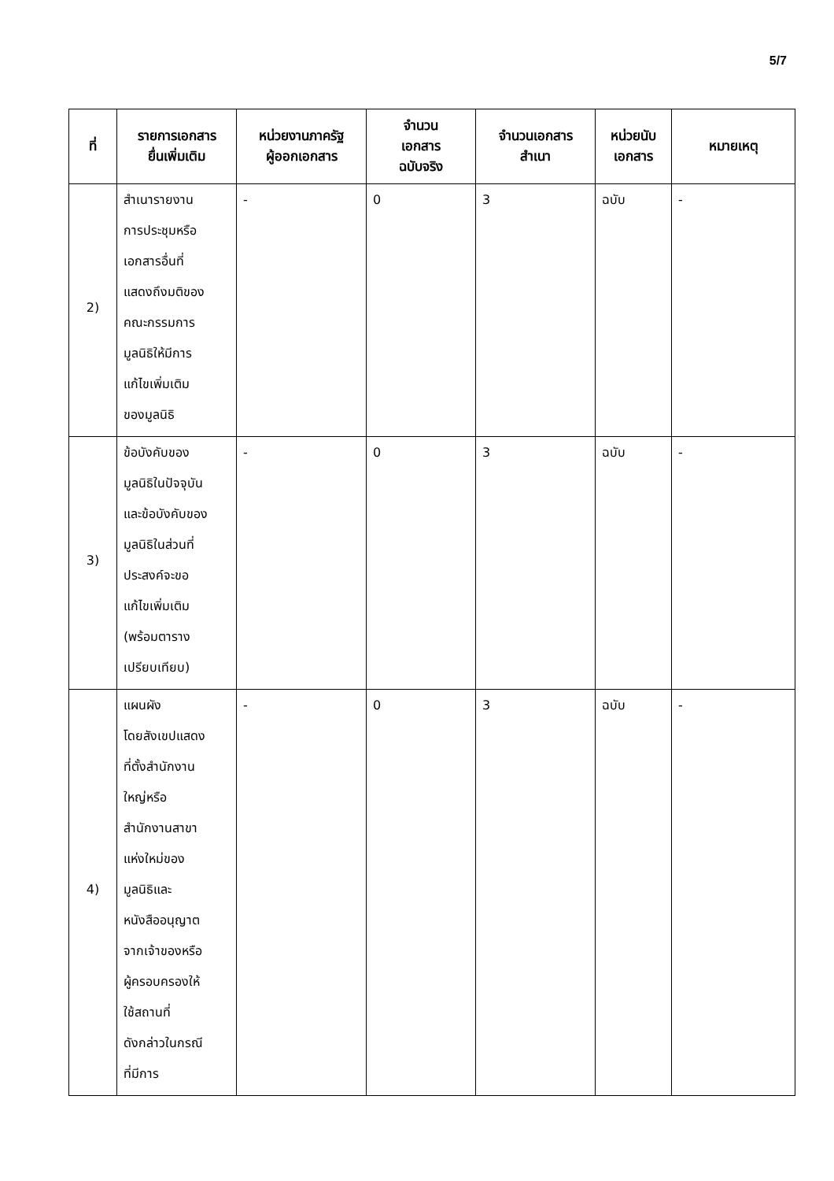5/7
| ที่ | รายการเอกสาร ยื่นเพิ่มเติม | หน่วยงานภาครัฐ ผู้ออกเอกสาร | จำนวน เอกสาร ฉบับจริง | จำนวนเอกสาร สำเนา | หน่วยนับ เอกสาร | หมายเหตุ |
| --- | --- | --- | --- | --- | --- | --- |
| 2) | สำเนารายงาน การประชุมหรือ เอกสารอื่นที่ แสดงถึงมติของ คณะกรรมการ มูลนิธิให้มีการ แก้ไขเพิ่มเติม ของมูลนิธิ | - | 0 | 3 | ฉบับ | - |
| 3) | ข้อบังคับของ มูลนิธิในปัจจุบัน และข้อบังคับของ มูลนิธิในส่วนที่ ประสงค์จะขอ แก้ไขเพิ่มเติม (พร้อมตาราง เปรียบเทียบ) | - | 0 | 3 | ฉบับ | - |
| 4) | แผนผัง โดยสังเขปแสดง ที่ตั้งสำนักงาน ใหญ่หรือ สำนักงานสาขา แห่งใหม่ของ มูลนิธิและ หนังสืออนุญาต จากเจ้าของหรือ ผู้ครอบครองให้ ใช้สถานที่ ดังกล่าวในกรณี ที่มีการ | - | 0 | 3 | ฉบับ | - |